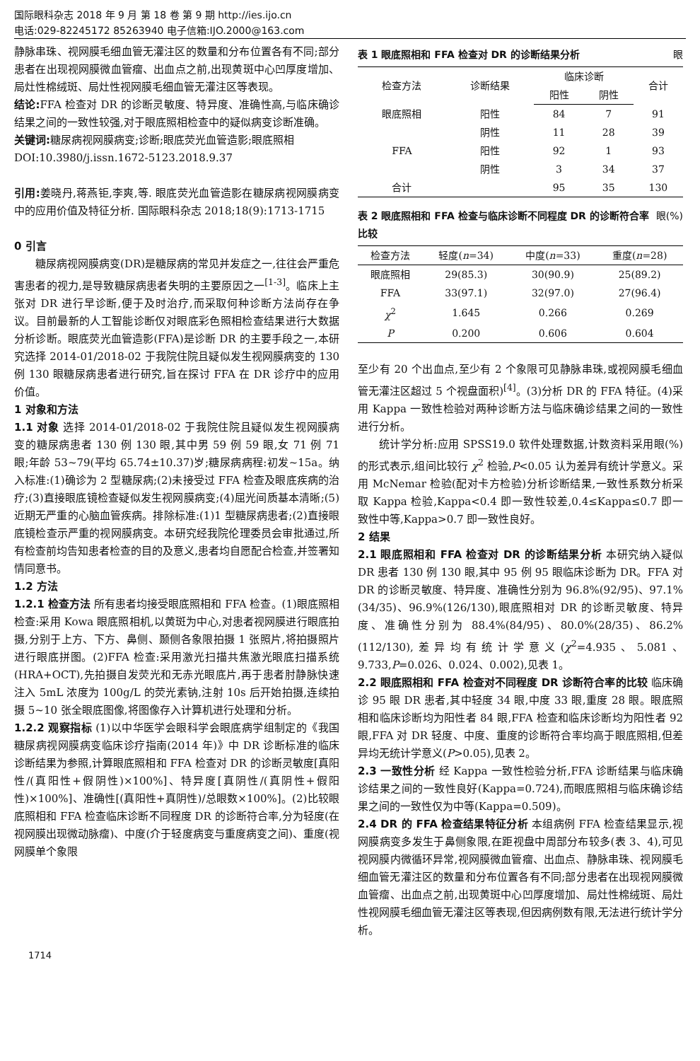国际眼科杂志 2018 年 9 月 第 18 卷 第 9 期 http://ies.ijo.cn
电话:029-82245172 85263940 电子信箱:IJO.2000@163.com
静脉串珠、视网膜毛细血管无灌注区的数量和分布位置各有不同;部分患者在出现视网膜微血管瘤、出血点之前,出现黄斑中心凹厚度增加、局灶性棉绒斑、局灶性视网膜毛细血管无灌注区等表现。
结论: FFA 检查对 DR 的诊断灵敏度、特异度、准确性高,与临床确诊结果之间的一致性较强,对于眼底照相检查中的疑似病变诊断准确。
关键词: 糖尿病视网膜病变;诊断;眼底荧光血管造影;眼底照相
DOI:10.3980/j.issn.1672-5123.2018.9.37
引用: 姜晓丹,蒋燕钜,李爽,等. 眼底荧光血管造影在糖尿病视网膜病变中的应用价值及特征分析. 国际眼科杂志 2018;18(9):1713-1715
0 引言
糖尿病视网膜病变(DR)是糖尿病的常见并发症之一,往往会严重危害患者的视力,是导致糖尿病患者失明的主要原因之一<sup>[1-3]</sup>。临床上主张对 DR 进行早诊断,便于及时治疗,而采取何种诊断方法尚存在争议。目前最新的人工智能诊断仅对眼底彩色照相检查结果进行大数据分析诊断。眼底荧光血管造影(FFA)是诊断 DR 的主要手段之一,本研究选择 2014-01/2018-02 于我院住院且疑似发生视网膜病变的 130 例 130 眼糖尿病患者进行研究,旨在探讨 FFA 在 DR 诊疗中的应用价值。
1 对象和方法
1.1 对象 选择 2014-01/2018-02 于我院住院且疑似发生视网膜病变的糖尿病患者 130 例 130 眼,其中男 59 例 59 眼,女 71 例 71 眼;年龄 53~79(平均 65.74±10.37)岁;糖尿病病程:初发~15a。纳入标准:(1)确诊为 2 型糖尿病;(2)未接受过 FFA 检查及眼底疾病的治疗;(3)直接眼底镜检查疑似发生视网膜病变;(4)屈光间质基本清晰;(5)近期无严重的心脑血管疾病。排除标准:(1)1 型糖尿病患者;(2)直接眼底镜检查示严重的视网膜病变。本研究经我院伦理委员会审批通过,所有检查前均告知患者检查的目的及意义,患者均自愿配合检查,并签署知情同意书。
1.2 方法
1.2.1 检查方法 所有患者均接受眼底照相和 FFA 检查。(1)眼底照相检查:采用 Kowa 眼底照相机,以黄斑为中心,对患者视网膜进行眼底拍摄,分别于上方、下方、鼻侧、颞侧各象限拍摄 1 张照片,将拍摄照片进行眼底拼图。(2)FFA 检查:采用激光扫描共焦激光眼底扫描系统(HRA+OCT),先拍摄自发荧光和无赤光眼底片,再于患者肘静脉快速注入 5mL 浓度为 100g/L 的荧光素钠,注射 10s 后开始拍摄,连续拍摄 5~10 张全眼底图像,将图像存入计算机进行处理和分析。
1.2.2 观察指标 (1)以中华医学会眼科学会眼底病学组制定的《我国糖尿病视网膜病变临床诊疗指南(2014 年)》中 DR 诊断标准的临床诊断结果为参照,计算眼底照相和 FFA 检查对 DR 的诊断灵敏度[真阳性/(真阳性+假阴性)×100%]、特异度[真阴性/(真阴性+假阳性)×100%]、准确性[(真阳性+真阴性)/总眼数×100%]。(2)比较眼底照相和 FFA 检查临床诊断不同程度 DR 的诊断符合率,分为轻度(在视网膜出现微动脉瘤)、中度(介于轻度病变与重度病变之间)、重度(视网膜单个象限
表 1 眼底照相和 FFA 检查对 DR 的诊断结果分析 眼
| 检查方法 | 诊断结果 | 临床诊断 | | 合计 |
| --- | --- | --- | --- | --- |
| | | 阳性 | 阴性 | |
| 眼底照相 | 阳性 | 84 | 7 | 91 |
| | 阴性 | 11 | 28 | 39 |
| FFA | 阳性 | 92 | 1 | 93 |
| | 阴性 | 3 | 34 | 37 |
| 合计 | | 95 | 35 | 130 |
表 2 眼底照相和 FFA 检查与临床诊断不同程度 DR 的诊断符合率比较 眼(%)
| 检查方法 | 轻度( n =34) | 中度( n =33) | 重度( n =28) |
| --- | --- | --- | --- |
| 眼底照相 | 29(85.3) | 30(90.9) | 25(89.2) |
| FFA | 33(97.1) | 32(97.0) | 27(96.4) |
| χ<sup>2</sup> | 1.645 | 0.266 | 0.269 |
| P | 0.200 | 0.606 | 0.604 |
至少有 20 个出血点,至少有 2 个象限可见静脉串珠,或视网膜毛细血管无灌注区超过 5 个视盘面积)<sup>[4]</sup>。(3)分析 DR 的 FFA 特征。(4)采用 Kappa 一致性检验对两种诊断方法与临床确诊结果之间的一致性进行分析。
统计学分析:应用 SPSS19.0 软件处理数据,计数资料采用眼(%)的形式表示,组间比较行 χ<sup>2</sup> 检验,P<0.05 认为差异有统计学意义。采用 McNemar 检验(配对卡方检验)分析诊断结果,一致性系数分析采取 Kappa 检验,Kappa<0.4 即一致性较差,0.4≤Kappa≤0.7 即一致性中等,Kappa>0.7 即一致性良好。
2 结果
2.1 眼底照相和 FFA 检查对 DR 的诊断结果分析 本研究纳入疑似 DR 患者 130 例 130 眼,其中 95 例 95 眼临床诊断为 DR。FFA 对 DR 的诊断灵敏度、特异度、准确性分别为 96.8%(92/95)、97.1%(34/35)、96.9%(126/130),眼底照相对 DR 的诊断灵敏度、特异度、准确性分别为 88.4%(84/95)、80.0%(28/35)、86.2%(112/130),差异均有统计学意义(χ<sup>2</sup>=4.935、5.081、9.733,P=0.026、0.024、0.002),见表 1。
2.2 眼底照相和 FFA 检查对不同程度 DR 诊断符合率的比较 临床确诊 95 眼 DR 患者,其中轻度 34 眼,中度 33 眼,重度 28 眼。眼底照相和临床诊断均为阳性者 84 眼,FFA 检查和临床诊断均为阳性者 92 眼,FFA 对 DR 轻度、中度、重度的诊断符合率均高于眼底照相,但差异均无统计学意义(P>0.05),见表 2。
2.3 一致性分析 经 Kappa 一致性检验分析,FFA 诊断结果与临床确诊结果之间的一致性良好(Kappa=0.724),而眼底照相与临床确诊结果之间的一致性仅为中等(Kappa=0.509)。
2.4 DR 的 FFA 检查结果特征分析 本组病例 FFA 检查结果显示,视网膜病变多发生于鼻侧象限,在距视盘中周部分布较多(表 3、4),可见视网膜内微循环异常,视网膜微血管瘤、出血点、静脉串珠、视网膜毛细血管无灌注区的数量和分布位置各有不同;部分患者在出现视网膜微血管瘤、出血点之前,出现黄斑中心凹厚度增加、局灶性棉绒斑、局灶性视网膜毛细血管无灌注区等表现,但因病例数有限,无法进行统计学分析。
1714